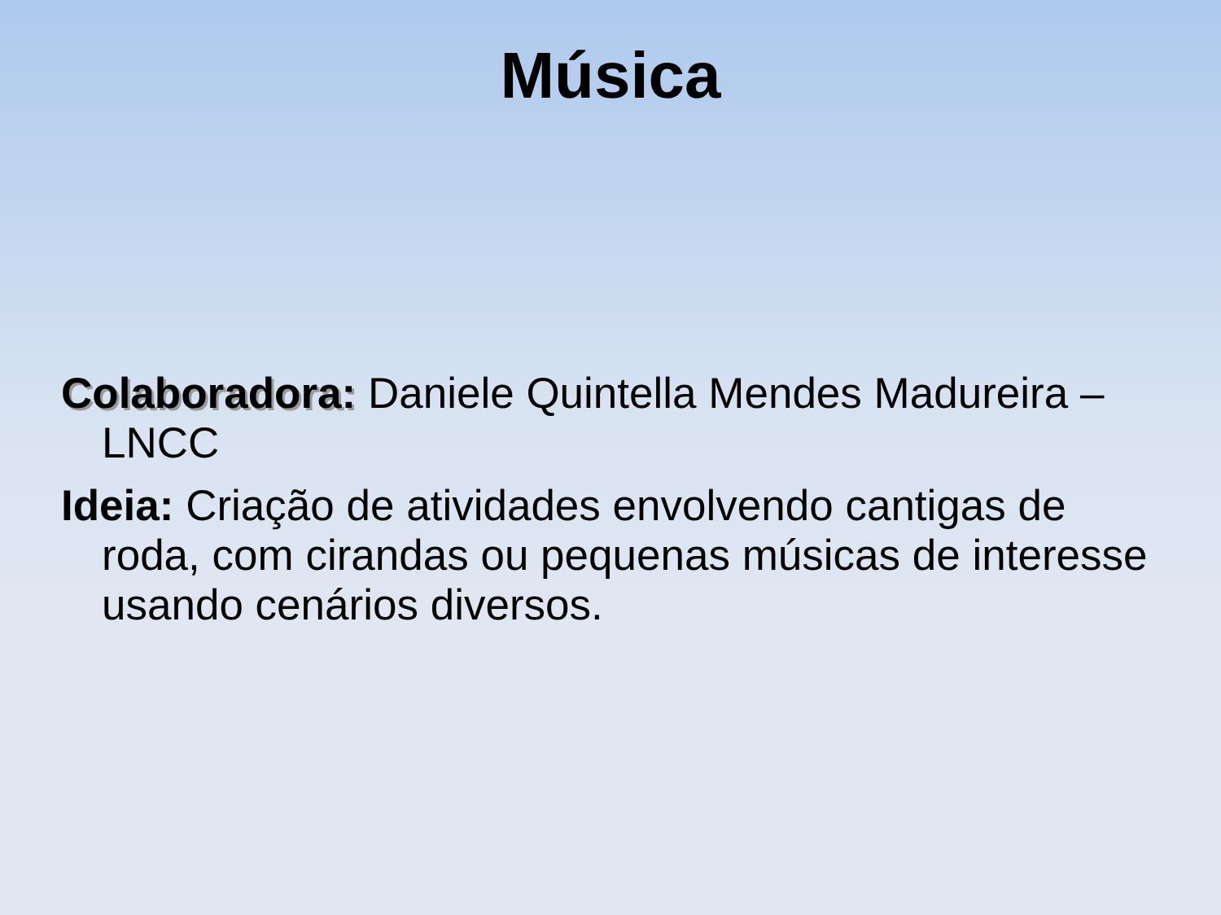Música
Colaboradora: Daniele Quintella Mendes Madureira – LNCC
Ideia: Criação de atividades envolvendo cantigas de roda, com cirandas ou pequenas músicas de interesse usando cenários diversos.